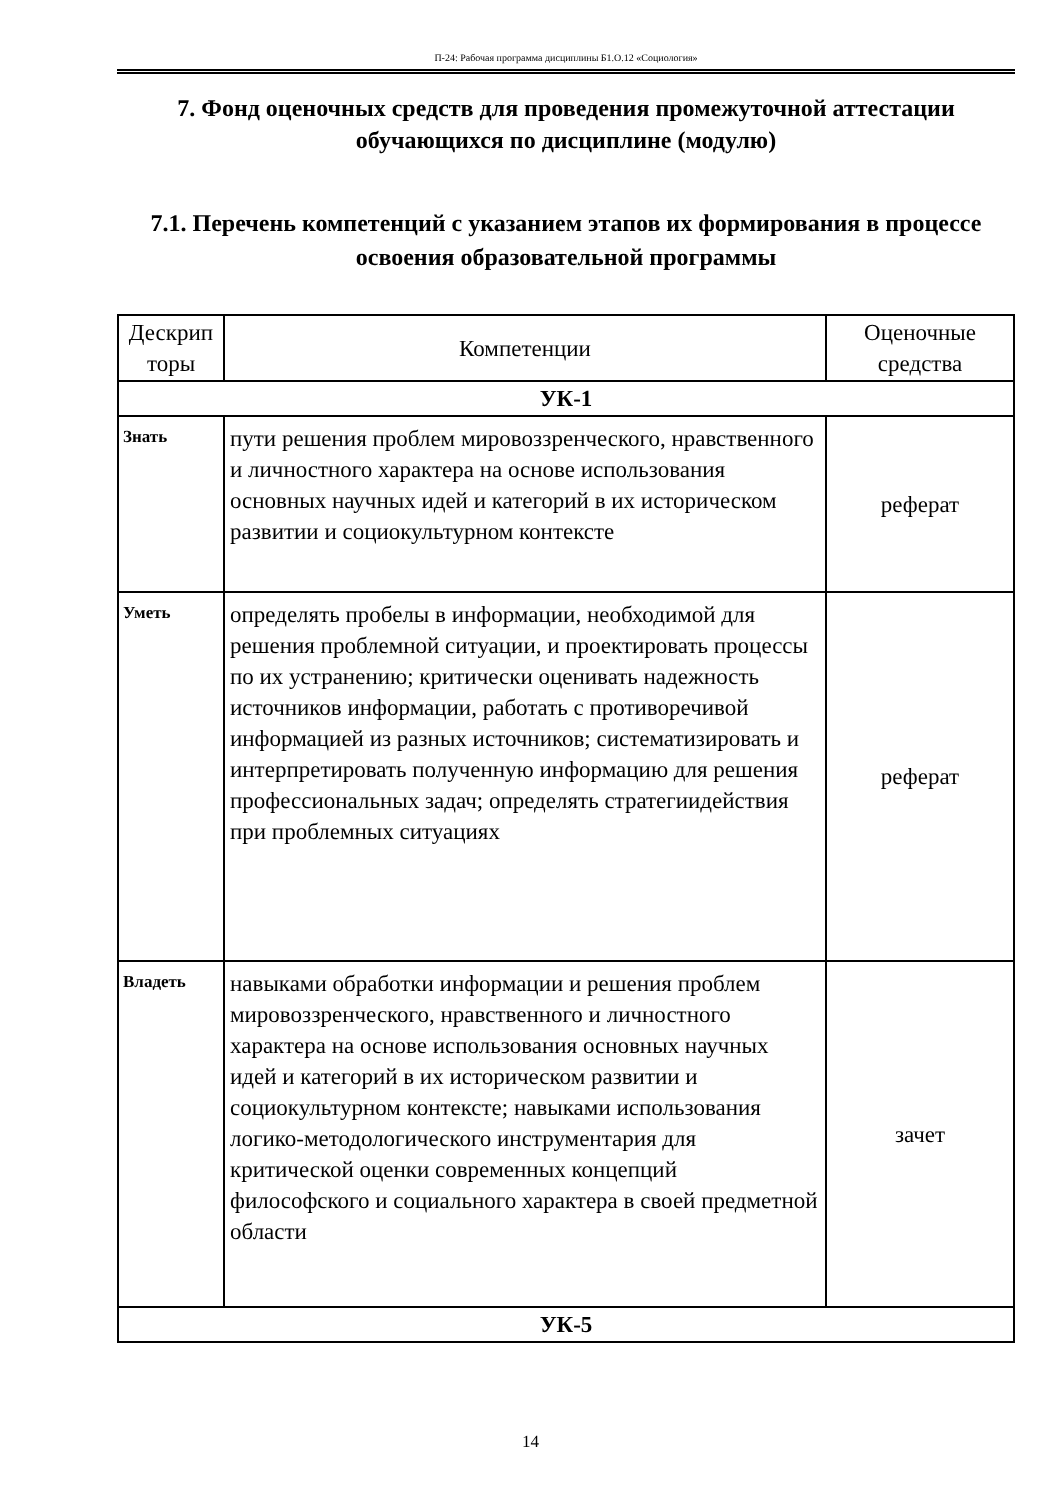П-24: Рабочая программа дисциплины Б1.О.12 «Социология»
7. Фонд оценочных средств для проведения промежуточной аттестации обучающихся по дисциплине (модулю)
7.1. Перечень компетенций с указанием этапов их формирования в процессе освоения образовательной программы
| Дескрип торы | Компетенции | Оценочные средства |
| --- | --- | --- |
| УК-1 | | |
| Знать | пути решения проблем мировоззренческого, нравственного и личностного характера на основе использования основных научных идей и категорий в их историческом развитии и социокультурном контексте | реферат |
| Уметь | определять пробелы в информации, необходимой для решения проблемной ситуации, и проектировать процессы по их устранению; критически оценивать надежность источников информации, работать с противоречивой информацией из разных источников; систематизировать и интерпретировать полученную информацию для решения профессиональных задач; определять стратегиидействия при проблемных ситуациях | реферат |
| Владеть | навыками обработки информации и решения проблем мировоззренческого, нравственного и личностного характера на основе использования основных научных идей и категорий в их историческом развитии и социокультурном контексте; навыками использования логико-методологического инструментария для критической оценки современных концепций философского и социального характера в своей предметной области | зачет |
| УК-5 | | |
14